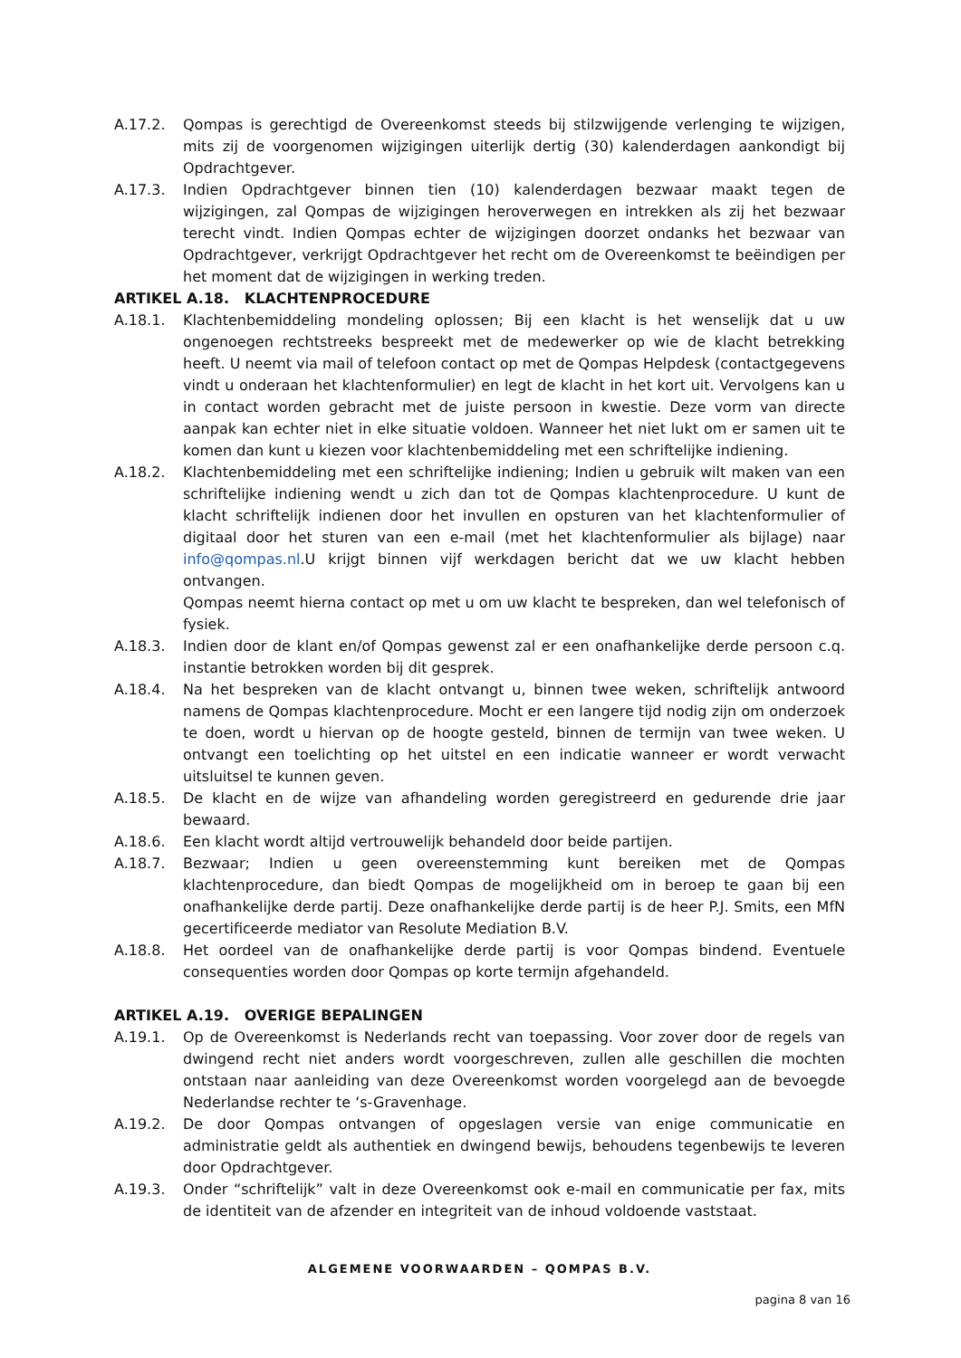A.17.2. Qompas is gerechtigd de Overeenkomst steeds bij stilzwijgende verlenging te wijzigen, mits zij de voorgenomen wijzigingen uiterlijk dertig (30) kalenderdagen aankondigt bij Opdrachtgever.
A.17.3. Indien Opdrachtgever binnen tien (10) kalenderdagen bezwaar maakt tegen de wijzigingen, zal Qompas de wijzigingen heroverwegen en intrekken als zij het bezwaar terecht vindt. Indien Qompas echter de wijzigingen doorzet ondanks het bezwaar van Opdrachtgever, verkrijgt Opdrachtgever het recht om de Overeenkomst te beëindigen per het moment dat de wijzigingen in werking treden.
ARTIKEL A.18. KLACHTENPROCEDURE
A.18.1. Klachtenbemiddeling mondeling oplossen; Bij een klacht is het wenselijk dat u uw ongenoegen rechtstreeks bespreekt met de medewerker op wie de klacht betrekking heeft. U neemt via mail of telefoon contact op met de Qompas Helpdesk (contactgegevens vindt u onderaan het klachtenformulier) en legt de klacht in het kort uit. Vervolgens kan u in contact worden gebracht met de juiste persoon in kwestie. Deze vorm van directe aanpak kan echter niet in elke situatie voldoen. Wanneer het niet lukt om er samen uit te komen dan kunt u kiezen voor klachtenbemiddeling met een schriftelijke indiening.
A.18.2. Klachtenbemiddeling met een schriftelijke indiening; Indien u gebruik wilt maken van een schriftelijke indiening wendt u zich dan tot de Qompas klachtenprocedure. U kunt de klacht schriftelijk indienen door het invullen en opsturen van het klachtenformulier of digitaal door het sturen van een e-mail (met het klachtenformulier als bijlage) naar info@qompas.nl.U krijgt binnen vijf werkdagen bericht dat we uw klacht hebben ontvangen.
Qompas neemt hierna contact op met u om uw klacht te bespreken, dan wel telefonisch of fysiek.
A.18.3. Indien door de klant en/of Qompas gewenst zal er een onafhankelijke derde persoon c.q. instantie betrokken worden bij dit gesprek.
A.18.4. Na het bespreken van de klacht ontvangt u, binnen twee weken, schriftelijk antwoord namens de Qompas klachtenprocedure. Mocht er een langere tijd nodig zijn om onderzoek te doen, wordt u hiervan op de hoogte gesteld, binnen de termijn van twee weken. U ontvangt een toelichting op het uitstel en een indicatie wanneer er wordt verwacht uitsluitsel te kunnen geven.
A.18.5. De klacht en de wijze van afhandeling worden geregistreerd en gedurende drie jaar bewaard.
A.18.6. Een klacht wordt altijd vertrouwelijk behandeld door beide partijen.
A.18.7. Bezwaar; Indien u geen overeenstemming kunt bereiken met de Qompas klachtenprocedure, dan biedt Qompas de mogelijkheid om in beroep te gaan bij een onafhankelijke derde partij. Deze onafhankelijke derde partij is de heer P.J. Smits, een MfN gecertificeerde mediator van Resolute Mediation B.V.
A.18.8. Het oordeel van de onafhankelijke derde partij is voor Qompas bindend. Eventuele consequenties worden door Qompas op korte termijn afgehandeld.
ARTIKEL A.19. OVERIGE BEPALINGEN
A.19.1. Op de Overeenkomst is Nederlands recht van toepassing. Voor zover door de regels van dwingend recht niet anders wordt voorgeschreven, zullen alle geschillen die mochten ontstaan naar aanleiding van deze Overeenkomst worden voorgelegd aan de bevoegde Nederlandse rechter te ‘s-Gravenhage.
A.19.2. De door Qompas ontvangen of opgeslagen versie van enige communicatie en administratie geldt als authentiek en dwingend bewijs, behoudens tegenbewijs te leveren door Opdrachtgever.
A.19.3. Onder “schriftelijk” valt in deze Overeenkomst ook e-mail en communicatie per fax, mits de identiteit van de afzender en integriteit van de inhoud voldoende vaststaat.
ALGEMENE VOORWAARDEN – QOMPAS B.V.
pagina 8 van 16